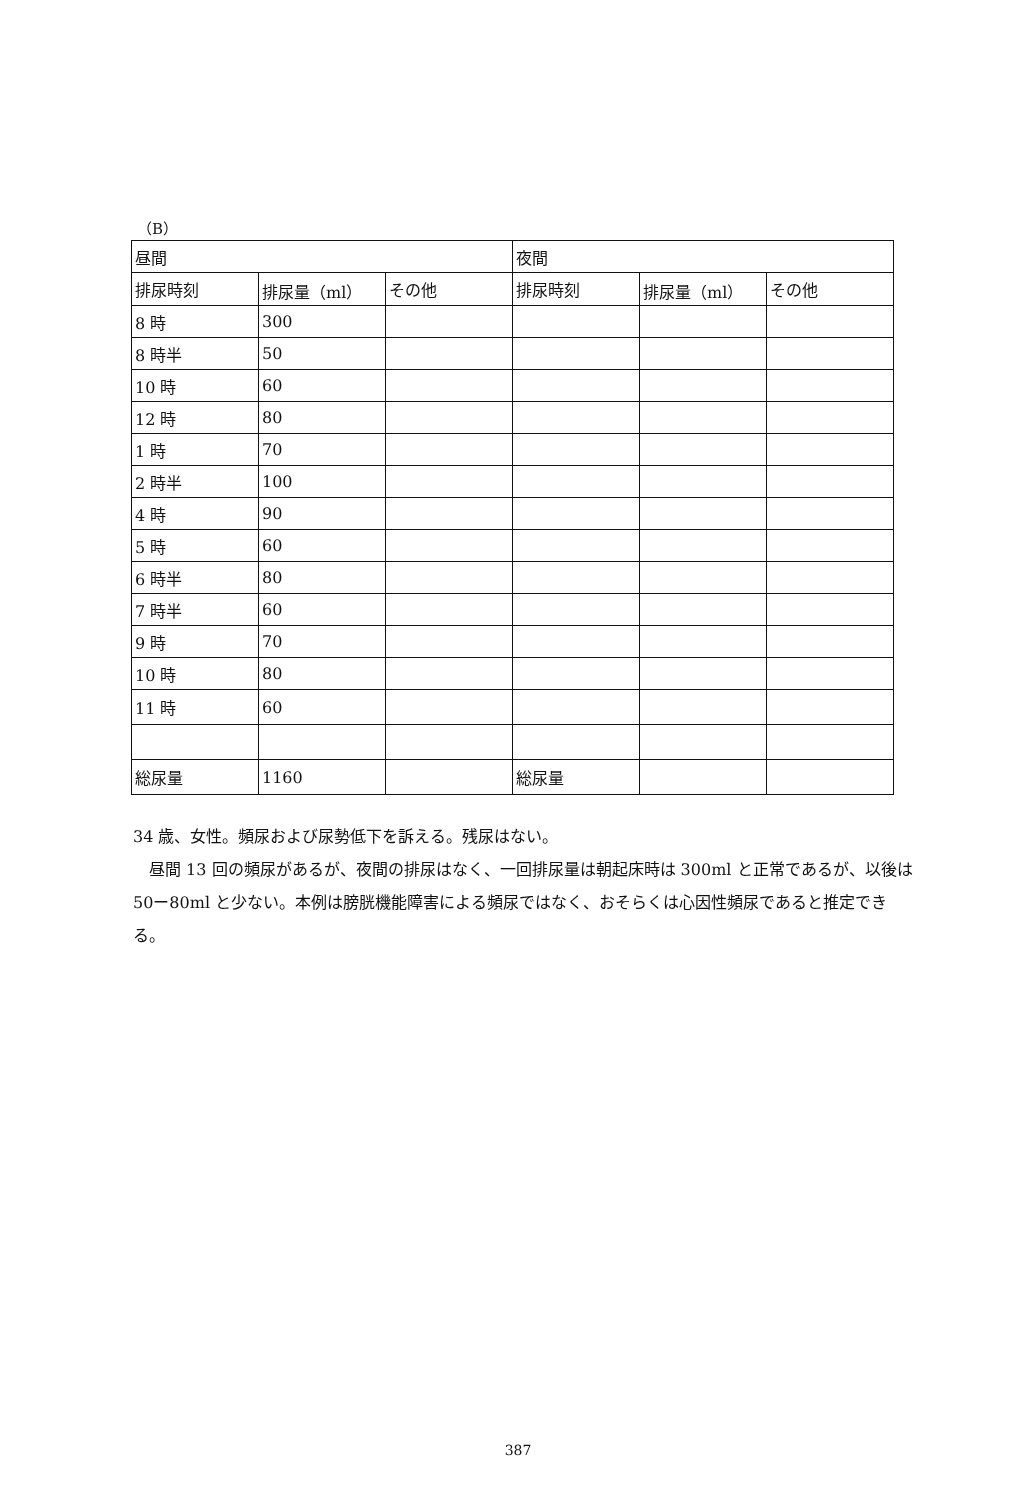（B）
| 昼間 | | | 夜間 | | |
| --- | --- | --- | --- | --- | --- |
| 排尿時刻 | 排尿量（ml） | その他 | 排尿時刻 | 排尿量（ml） | その他 |
| 8 時 | 300 | | | | |
| 8 時半 | 50 | | | | |
| 10 時 | 60 | | | | |
| 12 時 | 80 | | | | |
| 1 時 | 70 | | | | |
| 2 時半 | 100 | | | | |
| 4 時 | 90 | | | | |
| 5 時 | 60 | | | | |
| 6 時半 | 80 | | | | |
| 7 時半 | 60 | | | | |
| 9 時 | 70 | | | | |
| 10 時 | 80 | | | | |
| 11 時 | 60 | | | | |
| 総尿量 | 1160 | | 総尿量 | | |
34 歳、女性。頻尿および尿勢低下を訴える。残尿はない。
　昼間 13 回の頻尿があるが、夜間の排尿はなく、一回排尿量は朝起床時は 300ml と正常であるが、以後は 50ー80ml と少ない。本例は膀胱機能障害による頻尿ではなく、おそらくは心因性頻尿であると推定できる。
387